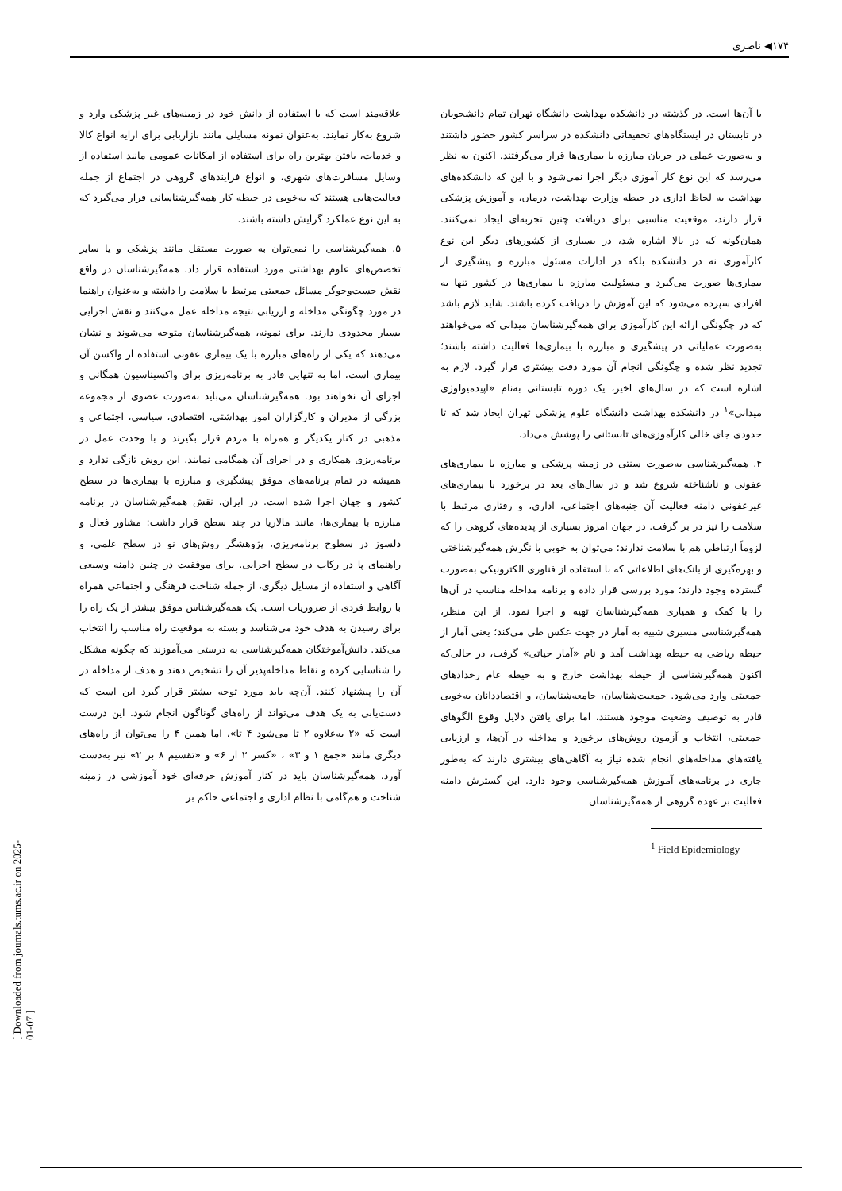۱۷۴◀ ناصری
[ Downloaded from journals.tums.ac.ir on 2025-01-07 ]
با آن‌ها است. در گذشته در دانشکده بهداشت دانشگاه تهران تمام دانشجویان در تابستان در ایستگاه‌های تحقیقاتی دانشکده در سراسر کشور حضور داشتند و به‌صورت عملی در جریان مبارزه با بیماری‌ها قرار می‌گرفتند. اکنون به نظر می‌رسد که این نوع کار آموزی دیگر اجرا نمی‌شود و با این که دانشکده‌های بهداشت به لحاظ اداری در حیطه وزارت بهداشت، درمان، و آموزش پزشکی قرار دارند، موقعیت مناسبی برای دریافت چنین تجربه‌ای ایجاد نمی‌کنند. همان‌گونه که در بالا اشاره شد، در بسیاری از کشورهای دیگر این نوع کارآموزی نه در دانشکده بلکه در ادارات مسئول مبارزه و پیشگیری از بیماری‌ها صورت می‌گیرد و مسئولیت مبارزه با بیماری‌ها در کشور تنها به افرادی سپرده می‌شود که این آموزش را دریافت کرده باشند. شاید لازم باشد که در چگونگی ارائه این کارآموزی برای همه‌گیرشناسان میدانی که می‌خواهند به‌صورت عملیاتی در پیشگیری و مبارزه با بیماری‌ها فعالیت داشته باشند؛ تجدید نظر شده و چگونگی انجام آن مورد دقت بیشتری قرار گیرد. لازم به اشاره است که در سال‌های اخیر، یک دوره تابستانی به‌نام «اپیدمیولوژی میدانی»<sup>۱</sup> در دانشکده بهداشت دانشگاه علوم پزشکی تهران ایجاد شد که تا حدودی جای خالی کارآموزی‌های تابستانی را پوشش می‌داد.
۴. همه‌گیرشناسی به‌صورت سنتی در زمینه پزشکی و مبارزه با بیماری‌های عفونی و ناشناخته شروع شد و در سال‌های بعد در برخورد با بیماری‌های غیرعفونی دامنه فعالیت آن جنبه‌های اجتماعی، اداری، و رفتاری مرتبط با سلامت را نیز در بر گرفت. در جهان امروز بسیاری از پدیده‌های گروهی را که لزوماً ارتباطی هم با سلامت ندارند؛ می‌توان به خوبی با نگرش همه‌گیرشناختی و بهره‌گیری از بانک‌های اطلاعاتی که با استفاده از فناوری الکترونیکی به‌صورت گسترده وجود دارند؛ مورد بررسی قرار داده و برنامه مداخله مناسب در آن‌ها را با کمک و همیاری همه‌گیرشناسان تهیه و اجرا نمود. از این منظر، همه‌گیرشناسی مسیری شبیه به آمار در جهت عکس طی می‌کند؛ یعنی آمار از حیطه ریاضی به حیطه بهداشت آمد و نام «آمار حیاتی» گرفت، در حالی‌که اکنون همه‌گیرشناسی از حیطه بهداشت خارج و به حیطه عام رخدادهای جمعیتی وارد می‌شود. جمعیت‌شناسان، جامعه‌شناسان، و اقتصاددانان به‌خوبی قادر به توصیف وضعیت موجود هستند، اما برای یافتن دلایل وقوع الگوهای جمعیتی، انتخاب و آزمون روش‌های برخورد و مداخله در آن‌ها، و ارزیابی یافته‌های مداخله‌های انجام شده نیاز به آگاهی‌های بیشتری دارند که به‌طور جاری در برنامه‌های آموزش همه‌گیرشناسی وجود دارد. این گسترش دامنه فعالیت بر عهده گروهی از همه‌گیرشناسان
<sup>1</sup> Field Epidemiology
علاقه‌مند است که با استفاده از دانش خود در زمینه‌های غیر پزشکی وارد و شروع به‌کار نمایند. به‌عنوان نمونه مسایلی مانند بازاریابی برای ارایه انواع کالا و خدمات، یافتن بهترین راه برای استفاده از امکانات عمومی مانند استفاده از وسایل مسافرت‌های شهری، و انواع فرایندهای گروهی در اجتماع از جمله فعالیت‌هایی هستند که به‌خوبی در حیطه کار همه‌گیرشناسانی قرار می‌گیرد که به این نوع عملکرد گرایش داشته باشند.
۵. همه‌گیرشناسی را نمی‌توان به صورت مستقل مانند پزشکی و یا سایر تخصص‌های علوم بهداشتی مورد استفاده قرار داد. همه‌گیرشناسان در واقع نقش جست‌وجوگر مسائل جمعیتی مرتبط با سلامت را داشته و به‌عنوان راهنما در مورد چگونگی مداخله و ارزیابی نتیجه مداخله عمل می‌کنند و نقش اجرایی بسیار محدودی دارند. برای نمونه، همه‌گیرشناسان متوجه می‌شوند و نشان می‌دهند که یکی از راه‌های مبارزه با یک بیماری عفونی استفاده از واکسن آن بیماری است، اما به تنهایی قادر به برنامه‌ریزی برای واکسیناسیون همگانی و اجرای آن نخواهند بود. همه‌گیرشناسان می‌باید به‌صورت عضوی از مجموعه بزرگی از مدیران و کارگزاران امور بهداشتی، اقتصادی، سیاسی، اجتماعی و مذهبی در کنار یکدیگر و همراه با مردم قرار بگیرند و با وحدت عمل در برنامه‌ریزی همکاری و در اجرای آن همگامی نمایند. این روش تازگی ندارد و همیشه در تمام برنامه‌های موفق پیشگیری و مبارزه با بیماری‌ها در سطح کشور و جهان اجرا شده است. در ایران، نقش همه‌گیرشناسان در برنامه مبارزه با بیماری‌ها، مانند مالاریا در چند سطح قرار داشت: مشاور فعال و دلسوز در سطوح برنامه‌ریزی، پژوهشگر روش‌های نو در سطح علمی، و راهنمای پا در رکاب در سطح اجرایی. برای موفقیت در چنین دامنه وسیعی آگاهی و استفاده از مسایل دیگری، از جمله شناخت فرهنگی و اجتماعی همراه با روابط فردی از ضروریات است. یک همه‌گیرشناس موفق بیشتر از یک راه را برای رسیدن به هدف خود می‌شناسد و بسته به موقعیت راه مناسب را انتخاب می‌کند. دانش‌آموختگان همه‌گیرشناسی به درستی می‌آموزند که چگونه مشکل را شناسایی کرده و نقاط مداخله‌پذیر آن را تشخیص دهند و هدف از مداخله در آن را پیشنهاد کنند. آن‌چه باید مورد توجه بیشتر قرار گیرد این است که دست‌یابی به یک هدف می‌تواند از راه‌های گوناگون انجام شود. این درست است که «۲ به‌علاوه ۲ تا می‌شود ۴ تا»، اما همین ۴ را می‌توان از راه‌های دیگری مانند «جمع ۱ و ۳» ، «کسر ۲ از ۶» و «تقسیم ۸ بر ۲» نیز به‌دست آورد. همه‌گیرشناسان باید در کنار آموزش حرفه‌ای خود آموزشی در زمینه شناخت و هم‌گامی با نظام اداری و اجتماعی حاکم بر